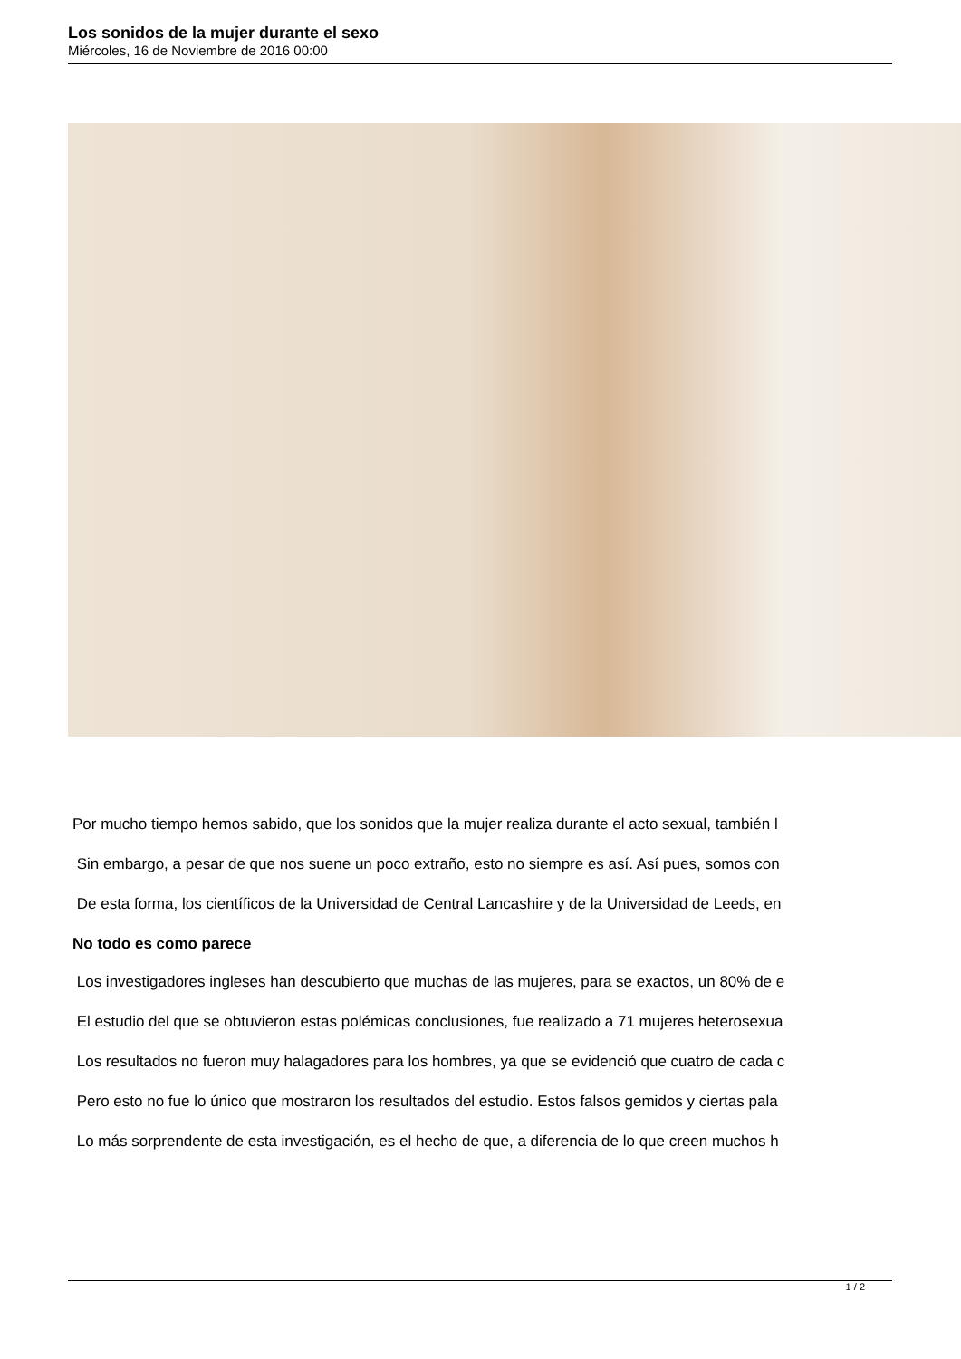Los sonidos de la mujer durante el sexo
Miércoles, 16 de Noviembre de 2016 00:00
Por mucho tiempo hemos sabido, que los sonidos que la mujer realiza durante el acto sexual, también l
Sin embargo, a pesar de que nos suene un poco extraño, esto no siempre es así. Así pues, somos con
De esta forma, los científicos de la Universidad de Central Lancashire y de la Universidad de Leeds, en
No todo es como parece
Los investigadores ingleses han descubierto que muchas de las mujeres, para se exactos, un 80% de e
El estudio del que se obtuvieron estas polémicas conclusiones, fue realizado a 71 mujeres heterosexua
Los resultados no fueron muy halagadores para los hombres, ya que se evidenció que cuatro de cada c
Pero esto no fue lo único que mostraron los resultados del estudio. Estos falsos gemidos y ciertas pala
Lo más sorprendente de esta investigación, es el hecho de que, a diferencia de lo que creen muchos h
1 / 2